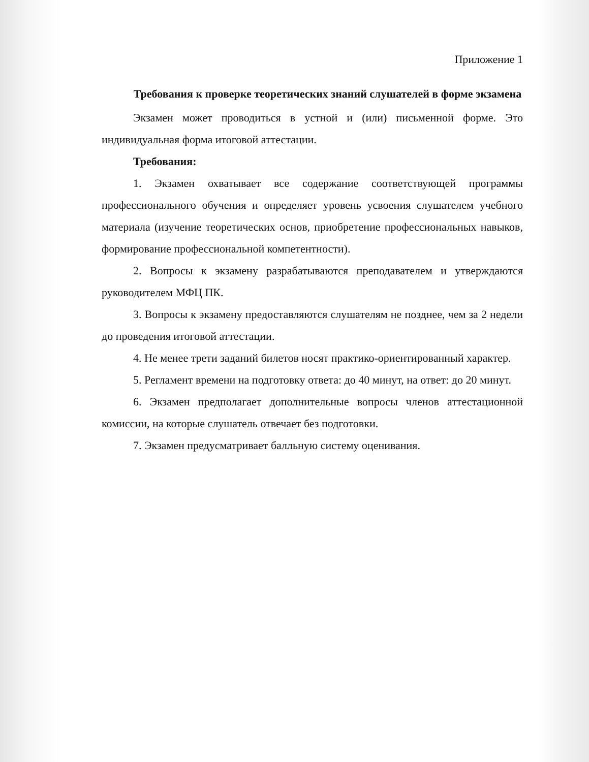Приложение 1
Требования к проверке теоретических знаний слушателей в форме экзамена
Экзамен может проводиться в устной и (или) письменной форме. Это индивидуальная форма итоговой аттестации.
Требования:
1. Экзамен охватывает все содержание соответствующей программы профессионального обучения и определяет уровень усвоения слушателем учебного материала (изучение теоретических основ, приобретение профессиональных навыков, формирование профессиональной компетентности).
2. Вопросы к экзамену разрабатываются преподавателем и утверждаются руководителем МФЦ ПК.
3. Вопросы к экзамену предоставляются слушателям не позднее, чем за 2 недели до проведения итоговой аттестации.
4. Не менее трети заданий билетов носят практико-ориентированный характер.
5. Регламент времени на подготовку ответа: до 40 минут, на ответ: до 20 минут.
6. Экзамен предполагает дополнительные вопросы членов аттестационной комиссии, на которые слушатель отвечает без подготовки.
7. Экзамен предусматривает балльную систему оценивания.